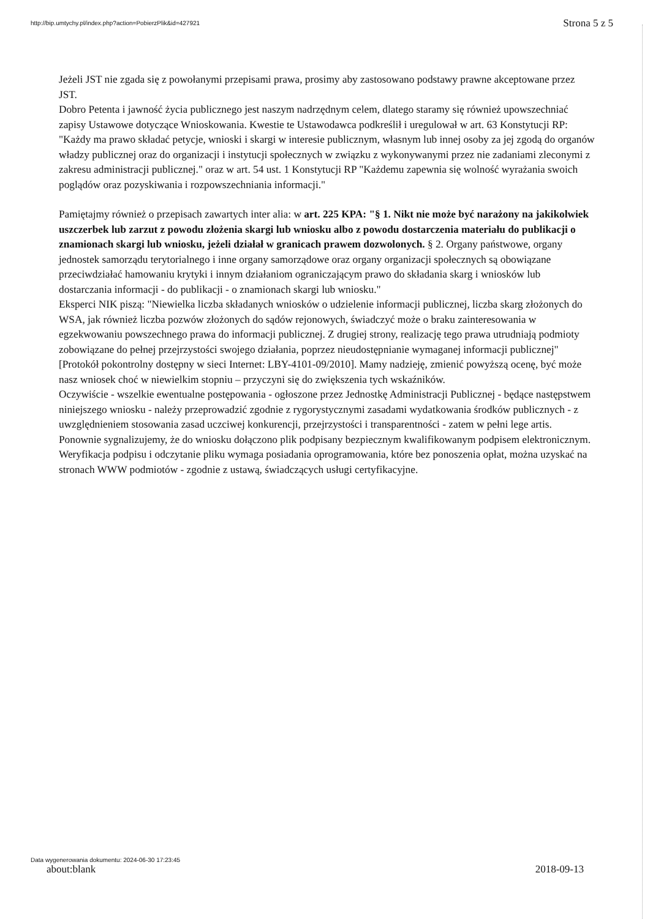http://bip.umtychy.pl/index.php?action=PobierzPlik&id=427921 Strona 5 z 5
Jeżeli JST nie zgada się z powołanymi przepisami prawa, prosimy aby zastosowano podstawy prawne akceptowane przez JST.
Dobro Petenta i jawność życia publicznego jest naszym nadrzędnym celem, dlatego staramy się również upowszechniać zapisy Ustawowe dotyczące Wnioskowania. Kwestie te Ustawodawca podkreślił i uregulował w art. 63 Konstytucji RP: "Każdy ma prawo składać petycje, wnioski i skargi w interesie publicznym, własnym lub innej osoby za jej zgodą do organów władzy publicznej oraz do organizacji i instytucji społecznych w związku z wykonywanymi przez nie zadaniami zleconymi z zakresu administracji publicznej." oraz w art. 54 ust. 1 Konstytucji RP "Każdemu zapewnia się wolność wyrażania swoich poglądów oraz pozyskiwania i rozpowszechniania informacji."
Pamiętajmy również o przepisach zawartych inter alia: w art. 225 KPA: "§ 1. Nikt nie może być narażony na jakikolwiek uszczerbek lub zarzut z powodu złożenia skargi lub wniosku albo z powodu dostarczenia materiału do publikacji o znamionach skargi lub wniosku, jeżeli działał w granicach prawem dozwolonych. § 2. Organy państwowe, organy jednostek samorządu terytorialnego i inne organy samorządowe oraz organy organizacji społecznych są obowiązane przeciwdziałać hamowaniu krytyki i innym działaniom ograniczającym prawo do składania skarg i wniosków lub dostarczania informacji - do publikacji - o znamionach skargi lub wniosku."
Eksperci NIK piszą: "Niewielka liczba składanych wniosków o udzielenie informacji publicznej, liczba skarg złożonych do WSA, jak również liczba pozwów złożonych do sądów rejonowych, świadczyć może o braku zainteresowania w egzekwowaniu powszechnego prawa do informacji publicznej. Z drugiej strony, realizację tego prawa utrudniają podmioty zobowiązane do pełnej przejrzystości swojego działania, poprzez nieudostępnianie wymaganej informacji publicznej" [Protokół pokontrolny dostępny w sieci Internet: LBY-4101-09/2010]. Mamy nadzieję, zmienić powyższą ocenę, być może nasz wniosek choć w niewielkim stopniu – przyczyni się do zwiększenia tych wskaźników.
Oczywiście - wszelkie ewentualne postępowania - ogłoszone przez Jednostkę Administracji Publicznej - będące następstwem niniejszego wniosku - należy przeprowadzić zgodnie z rygorystycznymi zasadami wydatkowania środków publicznych - z uwzględnieniem stosowania zasad uczciwej konkurencji, przejrzystości i transparentności - zatem w pełni lege artis.
Ponownie sygnalizujemy, że do wniosku dołączono plik podpisany bezpiecznym kwalifikowanym podpisem elektronicznym. Weryfikacja podpisu i odczytanie pliku wymaga posiadania oprogramowania, które bez ponoszenia opłat, można uzyskać na stronach WWW podmiotów - zgodnie z ustawą, świadczących usługi certyfikacyjne.
Data wygenerowania dokumentu: 2024-06-30 17:23:45
about:blank 2018-09-13